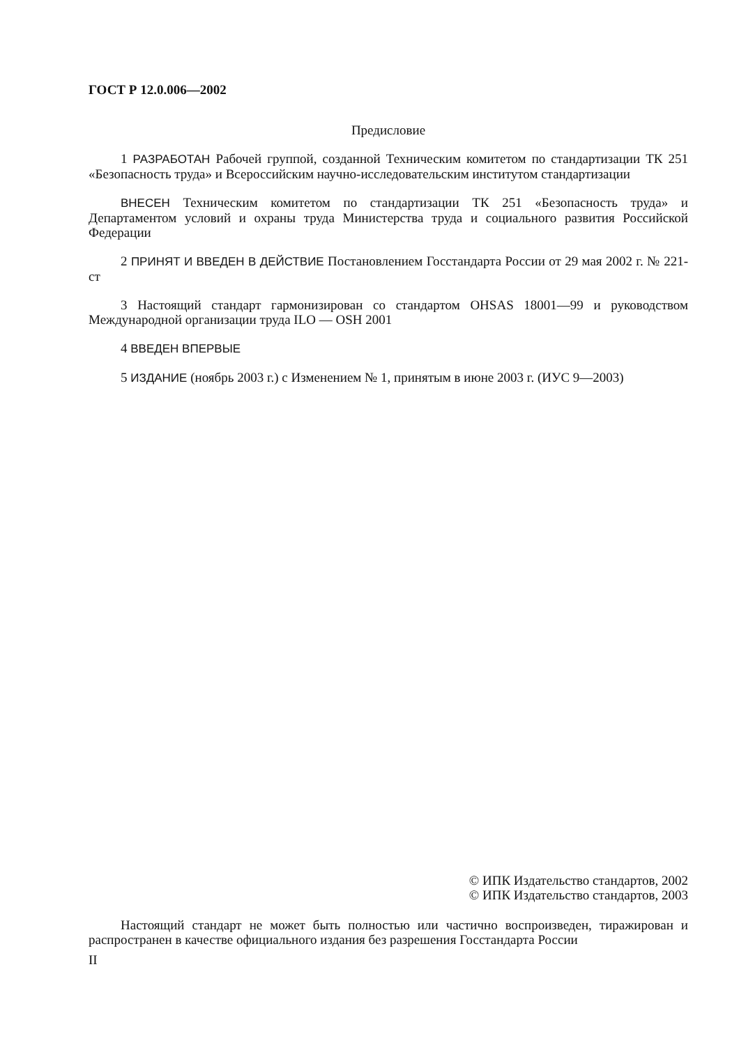ГОСТ Р 12.0.006—2002
Предисловие
1 РАЗРАБОТАН Рабочей группой, созданной Техническим комитетом по стандартизации ТК 251 «Безопасность труда» и Всероссийским научно-исследовательским институтом стандартизации
ВНЕСЕН Техническим комитетом по стандартизации ТК 251 «Безопасность труда» и Департаментом условий и охраны труда Министерства труда и социального развития Российской Федерации
2 ПРИНЯТ И ВВЕДЕН В ДЕЙСТВИЕ Постановлением Госстандарта России от 29 мая 2002 г. № 221-ст
3 Настоящий стандарт гармонизирован со стандартом OHSAS 18001—99 и руководством Международной организации труда ILO — OSH 2001
4 ВВЕДЕН ВПЕРВЫЕ
5 ИЗДАНИЕ (ноябрь 2003 г.) с Изменением № 1, принятым в июне 2003 г. (ИУС 9—2003)
© ИПК Издательство стандартов, 2002
© ИПК Издательство стандартов, 2003
Настоящий стандарт не может быть полностью или частично воспроизведен, тиражирован и распространен в качестве официального издания без разрешения Госстандарта России
II